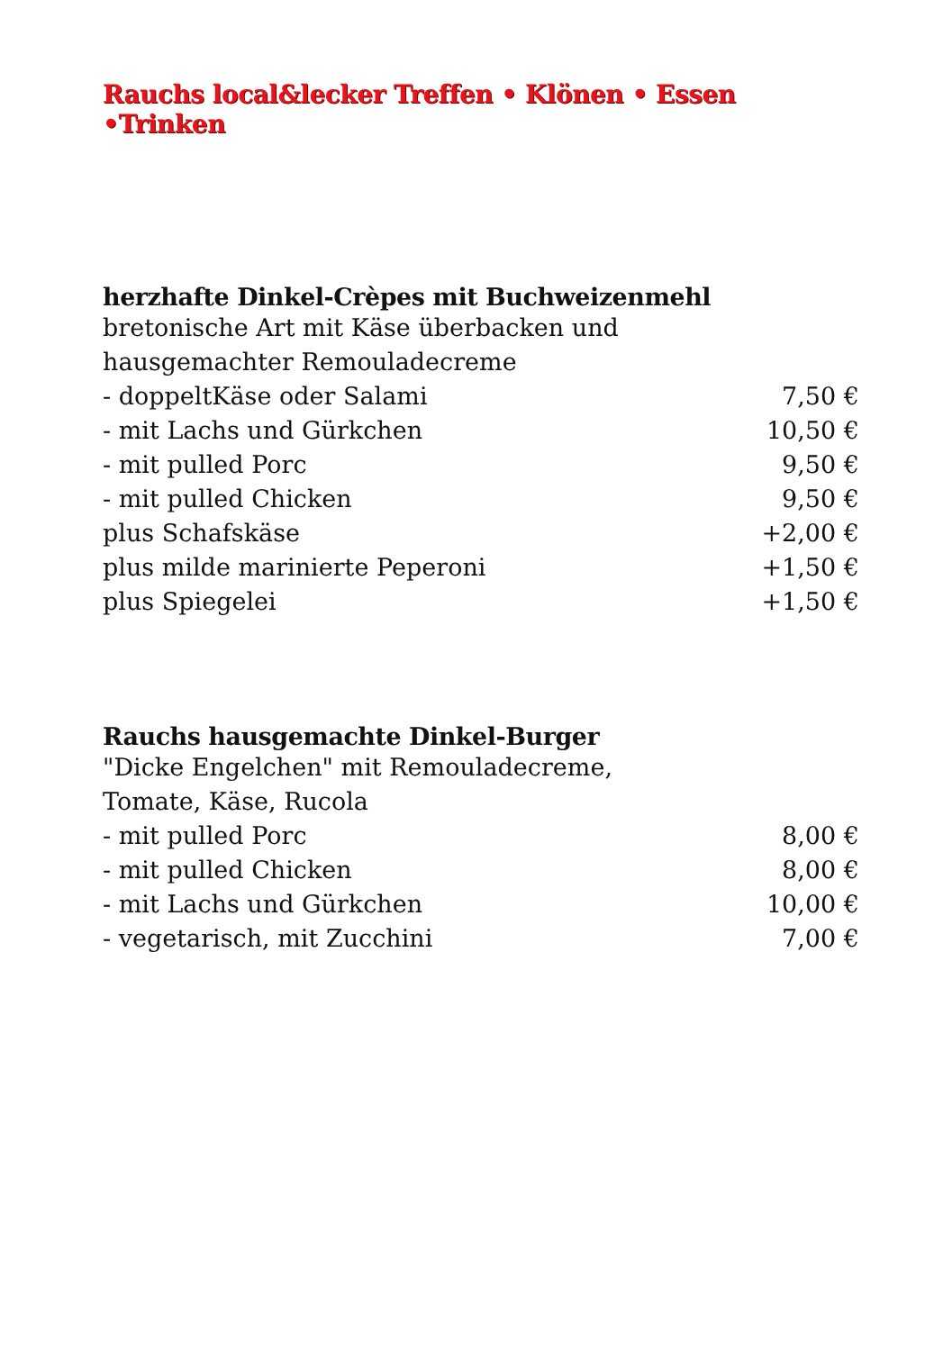Rauchs local&lecker Treffen • Klönen • Essen •Trinken
herzhafte Dinkel-Crèpes mit Buchweizenmehl
bretonische Art mit Käse überbacken und
hausgemachter Remouladecreme
| - doppeltKäse oder Salami | 7,50 € |
| - mit Lachs und Gürkchen | 10,50 € |
| - mit pulled Porc | 9,50 € |
| - mit pulled Chicken | 9,50 € |
| plus Schafskäse | +2,00 € |
| plus milde marinierte Peperoni | +1,50 € |
| plus Spiegelei | +1,50 € |
Rauchs hausgemachte Dinkel-Burger
"Dicke Engelchen" mit Remouladecreme,
Tomate, Käse, Rucola
| - mit pulled Porc | 8,00 € |
| - mit pulled Chicken | 8,00 € |
| - mit Lachs und Gürkchen | 10,00 € |
| - vegetarisch, mit Zucchini | 7,00 € |